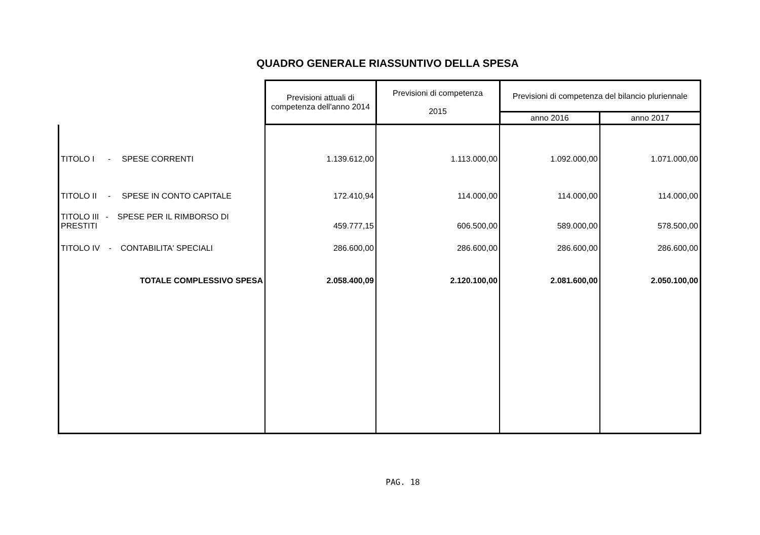QUADRO GENERALE RIASSUNTIVO DELLA SPESA
| | Previsioni attuali di competenza dell'anno 2014 | Previsioni di competenza 2015 | Previsioni di competenza del bilancio pluriennale | |
| --- | --- | --- | --- | --- |
| | | | anno 2016 | anno 2017 |
| TITOLO I - SPESE CORRENTI | 1.139.612,00 | 1.113.000,00 | 1.092.000,00 | 1.071.000,00 |
| TITOLO II - SPESE IN CONTO CAPITALE | 172.410,94 | 114.000,00 | 114.000,00 | 114.000,00 |
| TITOLO III - SPESE PER IL RIMBORSO DI PRESTITI | 459.777,15 | 606.500,00 | 589.000,00 | 578.500,00 |
| TITOLO IV - CONTABILITA' SPECIALI | 286.600,00 | 286.600,00 | 286.600,00 | 286.600,00 |
| TOTALE COMPLESSIVO SPESA | 2.058.400,09 | 2.120.100,00 | 2.081.600,00 | 2.050.100,00 |
PAG. 18